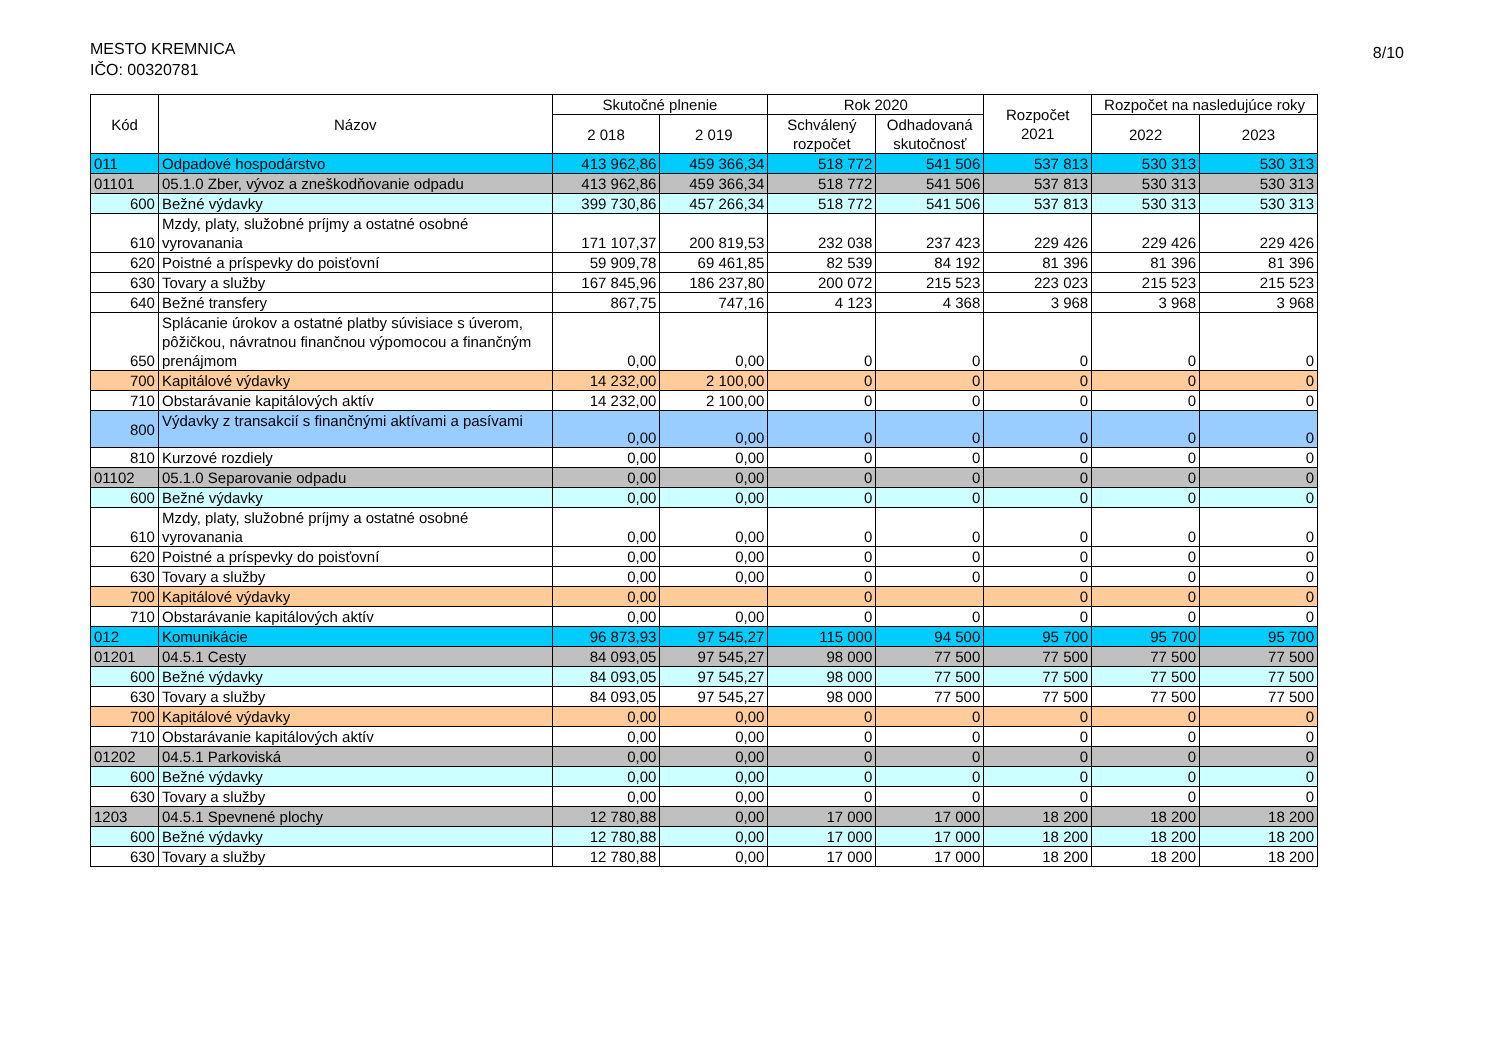MESTO KREMNICA
IČO: 00320781
8/10
| Kód | Názov | Skutočné plnenie | | Rok 2020 | | Rozpočet 2021 | Rozpočet na nasledujúce roky | |
| --- | --- | --- | --- | --- | --- | --- | --- | --- |
| | | 2 018 | 2 019 | Schválený rozpočet | Odhadovaná skutočnosť | | 2022 | 2023 |
| 011 | Odpadové hospodárstvo | 413 962,86 | 459 366,34 | 518 772 | 541 506 | 537 813 | 530 313 | 530 313 |
| 01101 | 05.1.0 Zber, vývoz a zneškodňovanie odpadu | 413 962,86 | 459 366,34 | 518 772 | 541 506 | 537 813 | 530 313 | 530 313 |
| 600 | Bežné výdavky | 399 730,86 | 457 266,34 | 518 772 | 541 506 | 537 813 | 530 313 | 530 313 |
| 610 | Mzdy, platy, služobné príjmy a ostatné osobné vyrovanania | 171 107,37 | 200 819,53 | 232 038 | 237 423 | 229 426 | 229 426 | 229 426 |
| 620 | Poistné a príspevky do poisťovní | 59 909,78 | 69 461,85 | 82 539 | 84 192 | 81 396 | 81 396 | 81 396 |
| 630 | Tovary a služby | 167 845,96 | 186 237,80 | 200 072 | 215 523 | 223 023 | 215 523 | 215 523 |
| 640 | Bežné transfery | 867,75 | 747,16 | 4 123 | 4 368 | 3 968 | 3 968 | 3 968 |
| 650 | Splácanie úrokov a ostatné platby súvisiace s úverom, pôžičkou, návratnou finančnou výpomocou a finančným prenájmom | 0,00 | 0,00 | 0 | 0 | 0 | 0 | 0 |
| 700 | Kapitálové výdavky | 14 232,00 | 2 100,00 | 0 | 0 | 0 | 0 | 0 |
| 710 | Obstarávanie kapitálových aktív | 14 232,00 | 2 100,00 | 0 | 0 | 0 | 0 | 0 |
| 800 | Výdavky z transakcií s finančnými aktívami a pasívami | 0,00 | 0,00 | 0 | 0 | 0 | 0 | 0 |
| 810 | Kurzové rozdiely | 0,00 | 0,00 | 0 | 0 | 0 | 0 | 0 |
| 01102 | 05.1.0 Separovanie odpadu | 0,00 | 0,00 | 0 | 0 | 0 | 0 | 0 |
| 600 | Bežné výdavky | 0,00 | 0,00 | 0 | 0 | 0 | 0 | 0 |
| 610 | Mzdy, platy, služobné príjmy a ostatné osobné vyrovanania | 0,00 | 0,00 | 0 | 0 | 0 | 0 | 0 |
| 620 | Poistné a príspevky do poisťovní | 0,00 | 0,00 | 0 | 0 | 0 | 0 | 0 |
| 630 | Tovary a služby | 0,00 | 0,00 | 0 | 0 | 0 | 0 | 0 |
| 700 | Kapitálové výdavky | 0,00 | | 0 | | 0 | 0 | 0 |
| 710 | Obstarávanie kapitálových aktív | 0,00 | 0,00 | 0 | 0 | 0 | 0 | 0 |
| 012 | Komunikácie | 96 873,93 | 97 545,27 | 115 000 | 94 500 | 95 700 | 95 700 | 95 700 |
| 01201 | 04.5.1 Cesty | 84 093,05 | 97 545,27 | 98 000 | 77 500 | 77 500 | 77 500 | 77 500 |
| 600 | Bežné výdavky | 84 093,05 | 97 545,27 | 98 000 | 77 500 | 77 500 | 77 500 | 77 500 |
| 630 | Tovary a služby | 84 093,05 | 97 545,27 | 98 000 | 77 500 | 77 500 | 77 500 | 77 500 |
| 700 | Kapitálové výdavky | 0,00 | 0,00 | 0 | 0 | 0 | 0 | 0 |
| 710 | Obstarávanie kapitálových aktív | 0,00 | 0,00 | 0 | 0 | 0 | 0 | 0 |
| 01202 | 04.5.1 Parkoviská | 0,00 | 0,00 | 0 | 0 | 0 | 0 | 0 |
| 600 | Bežné výdavky | 0,00 | 0,00 | 0 | 0 | 0 | 0 | 0 |
| 630 | Tovary a služby | 0,00 | 0,00 | 0 | 0 | 0 | 0 | 0 |
| 1203 | 04.5.1 Spevnené plochy | 12 780,88 | 0,00 | 17 000 | 17 000 | 18 200 | 18 200 | 18 200 |
| 600 | Bežné výdavky | 12 780,88 | 0,00 | 17 000 | 17 000 | 18 200 | 18 200 | 18 200 |
| 630 | Tovary a služby | 12 780,88 | 0,00 | 17 000 | 17 000 | 18 200 | 18 200 | 18 200 |